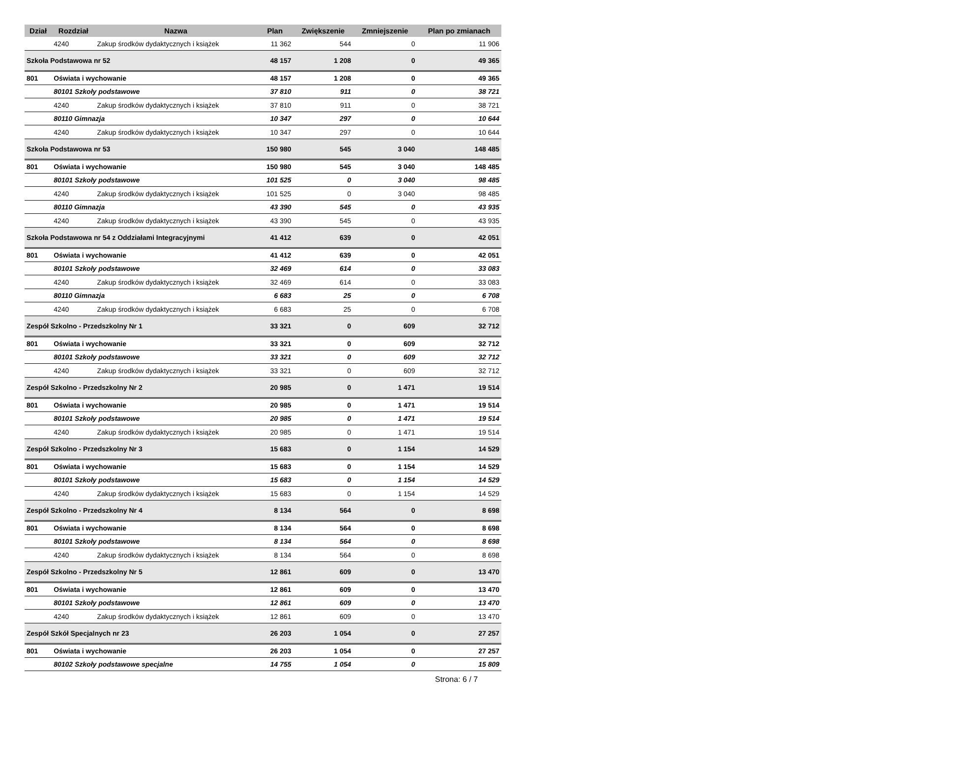| Dział | Rozdział | Nazwa | Plan | Zwiększenie | Zmniejszenie | Plan po zmianach |
| --- | --- | --- | --- | --- | --- | --- |
| | 4240 | Zakup środków dydaktycznych i książek | 11 362 | 544 | 0 | 11 906 |
| Szkoła Podstawowa nr 52 | | | 48 157 | 1 208 | 0 | 49 365 |
| 801 | Oświata i wychowanie | | 48 157 | 1 208 | 0 | 49 365 |
| | 80101 Szkoły podstawowe | | 37 810 | 911 | 0 | 38 721 |
| | 4240 | Zakup środków dydaktycznych i książek | 37 810 | 911 | 0 | 38 721 |
| | 80110 Gimnazja | | 10 347 | 297 | 0 | 10 644 |
| | 4240 | Zakup środków dydaktycznych i książek | 10 347 | 297 | 0 | 10 644 |
| Szkoła Podstawowa nr 53 | | | 150 980 | 545 | 3 040 | 148 485 |
| 801 | Oświata i wychowanie | | 150 980 | 545 | 3 040 | 148 485 |
| | 80101 Szkoły podstawowe | | 101 525 | 0 | 3 040 | 98 485 |
| | 4240 | Zakup środków dydaktycznych i książek | 101 525 | 0 | 3 040 | 98 485 |
| | 80110 Gimnazja | | 43 390 | 545 | 0 | 43 935 |
| | 4240 | Zakup środków dydaktycznych i książek | 43 390 | 545 | 0 | 43 935 |
| Szkoła Podstawowa nr 54 z Oddziałami Integracyjnymi | | | 41 412 | 639 | 0 | 42 051 |
| 801 | Oświata i wychowanie | | 41 412 | 639 | 0 | 42 051 |
| | 80101 Szkoły podstawowe | | 32 469 | 614 | 0 | 33 083 |
| | 4240 | Zakup środków dydaktycznych i książek | 32 469 | 614 | 0 | 33 083 |
| | 80110 Gimnazja | | 6 683 | 25 | 0 | 6 708 |
| | 4240 | Zakup środków dydaktycznych i książek | 6 683 | 25 | 0 | 6 708 |
| Zespół Szkolno - Przedszkolny Nr 1 | | | 33 321 | 0 | 609 | 32 712 |
| 801 | Oświata i wychowanie | | 33 321 | 0 | 609 | 32 712 |
| | 80101 Szkoły podstawowe | | 33 321 | 0 | 609 | 32 712 |
| | 4240 | Zakup środków dydaktycznych i książek | 33 321 | 0 | 609 | 32 712 |
| Zespół Szkolno - Przedszkolny Nr 2 | | | 20 985 | 0 | 1 471 | 19 514 |
| 801 | Oświata i wychowanie | | 20 985 | 0 | 1 471 | 19 514 |
| | 80101 Szkoły podstawowe | | 20 985 | 0 | 1 471 | 19 514 |
| | 4240 | Zakup środków dydaktycznych i książek | 20 985 | 0 | 1 471 | 19 514 |
| Zespół Szkolno - Przedszkolny Nr 3 | | | 15 683 | 0 | 1 154 | 14 529 |
| 801 | Oświata i wychowanie | | 15 683 | 0 | 1 154 | 14 529 |
| | 80101 Szkoły podstawowe | | 15 683 | 0 | 1 154 | 14 529 |
| | 4240 | Zakup środków dydaktycznych i książek | 15 683 | 0 | 1 154 | 14 529 |
| Zespół Szkolno - Przedszkolny Nr 4 | | | 8 134 | 564 | 0 | 8 698 |
| 801 | Oświata i wychowanie | | 8 134 | 564 | 0 | 8 698 |
| | 80101 Szkoły podstawowe | | 8 134 | 564 | 0 | 8 698 |
| | 4240 | Zakup środków dydaktycznych i książek | 8 134 | 564 | 0 | 8 698 |
| Zespół Szkolno - Przedszkolny Nr 5 | | | 12 861 | 609 | 0 | 13 470 |
| 801 | Oświata i wychowanie | | 12 861 | 609 | 0 | 13 470 |
| | 80101 Szkoły podstawowe | | 12 861 | 609 | 0 | 13 470 |
| | 4240 | Zakup środków dydaktycznych i książek | 12 861 | 609 | 0 | 13 470 |
| Zespół Szkół Specjalnych nr 23 | | | 26 203 | 1 054 | 0 | 27 257 |
| 801 | Oświata i wychowanie | | 26 203 | 1 054 | 0 | 27 257 |
| | 80102 Szkoły podstawowe specjalne | | 14 755 | 1 054 | 0 | 15 809 |
Strona: 6 / 7